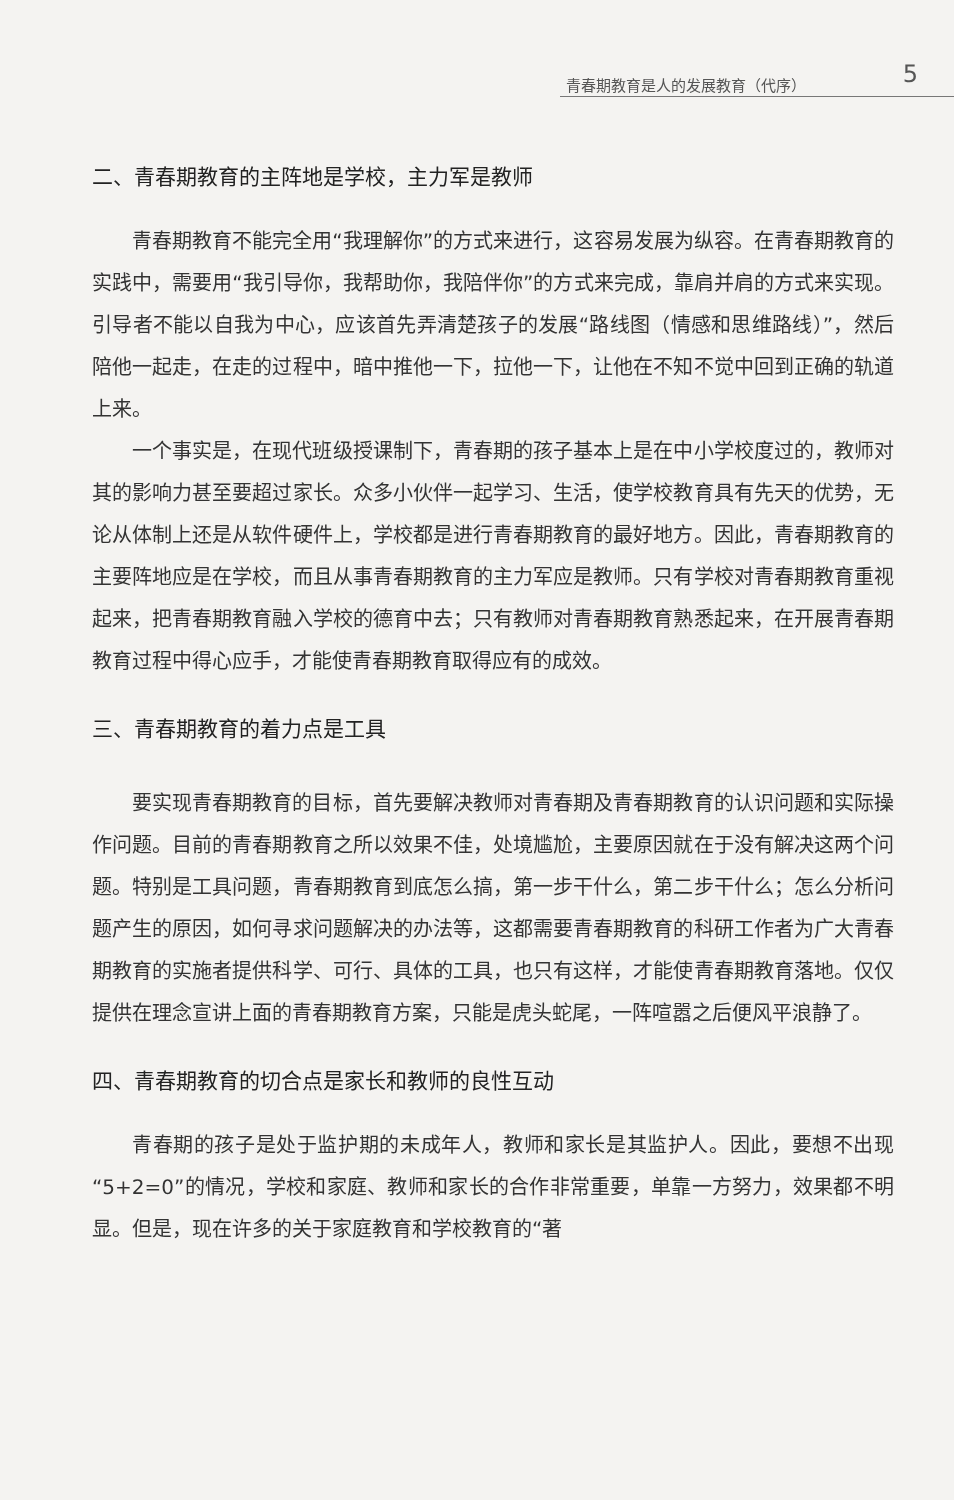青春期教育是人的发展教育（代序） 5
二、青春期教育的主阵地是学校，主力军是教师
青春期教育不能完全用“我理解你”的方式来进行，这容易发展为纵容。在青春期教育的实践中，需要用“我引导你，我帮助你，我陪伴你”的方式来完成，靠肩并肩的方式来实现。引导者不能以自我为中心，应该首先弄清楚孩子的发展“路线图（情感和思维路线）”，然后陪他一起走，在走的过程中，暗中推他一下，拉他一下，让他在不知不觉中回到正确的轨道上来。
一个事实是，在现代班级授课制下，青春期的孩子基本上是在中小学校度过的，教师对其的影响力甚至要超过家长。众多小伙伴一起学习、生活，使学校教育具有先天的优势，无论从体制上还是从软件硬件上，学校都是进行青春期教育的最好地方。因此，青春期教育的主要阵地应是在学校，而且从事青春期教育的主力军应是教师。只有学校对青春期教育重视起来，把青春期教育融入学校的德育中去；只有教师对青春期教育熟悉起来，在开展青春期教育过程中得心应手，才能使青春期教育取得应有的成效。
三、青春期教育的着力点是工具
要实现青春期教育的目标，首先要解决教师对青春期及青春期教育的认识问题和实际操作问题。目前的青春期教育之所以效果不佳，处境尴尬，主要原因就在于没有解决这两个问题。特别是工具问题，青春期教育到底怎么搞，第一步干什么，第二步干什么；怎么分析问题产生的原因，如何寻求问题解决的办法等，这都需要青春期教育的科研工作者为广大青春期教育的实施者提供科学、可行、具体的工具，也只有这样，才能使青春期教育落地。仅仅提供在理念宣讲上面的青春期教育方案，只能是虎头蛇尾，一阵喧嚣之后便风平浪静了。
四、青春期教育的切合点是家长和教师的良性互动
青春期的孩子是处于监护期的未成年人，教师和家长是其监护人。因此，要想不出现“5+2=0”的情况，学校和家庭、教师和家长的合作非常重要，单靠一方努力，效果都不明显。但是，现在许多的关于家庭教育和学校教育的“著